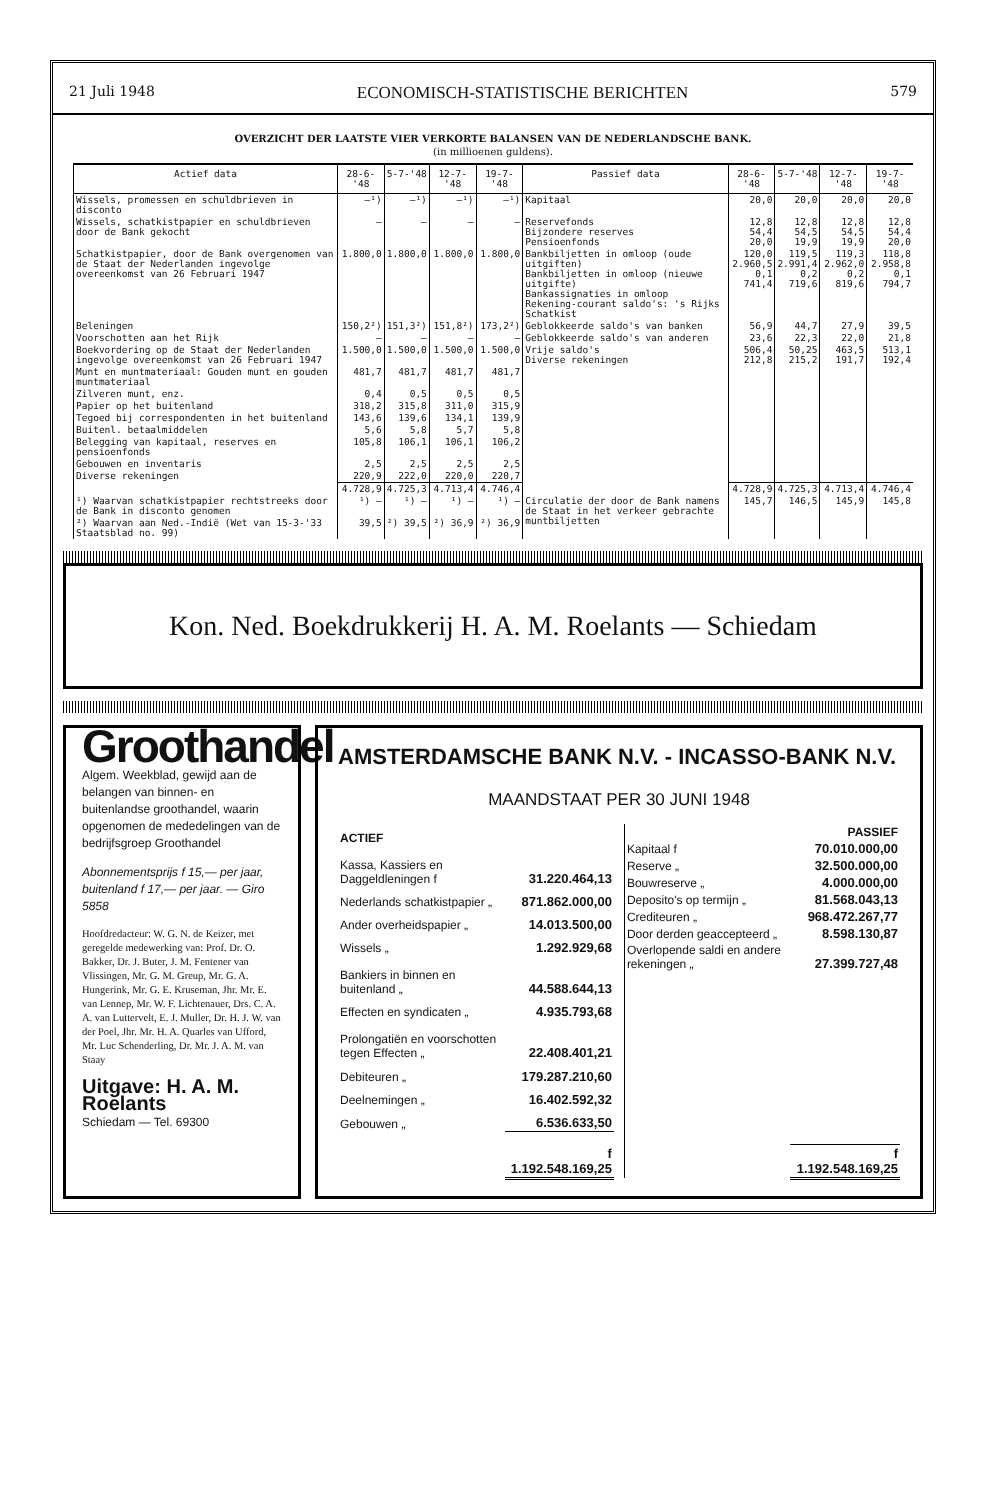21 Juli 1948 ECONOMISCH-STATISTISCHE BERICHTEN 579
OVERZICHT DER LAATSTE VIER VERKORTE BALANSEN VAN DE NEDERLANDSCHE BANK.
(in millioenen guldens).
| Actief data | 28-6-'48 | 5-7-'48 | 12-7-'48 | 19-7-'48 | Passief data | 28-6-'48 | 5-7-'48 | 12-7-'48 | 19-7-'48 |
| --- | --- | --- | --- | --- | --- | --- | --- | --- | --- |
| Wissels, promessen en schuldbrieven in disconto | —¹) | —¹) | —¹) | —¹) | Kapitaal | 20,0 | 20,0 | 20,0 | 20,0 |
| Wissels, schatkistpapier en schuldbrieven door de Bank gekocht | — | — | — | — | Reservefonds Bijzondere reserves Pensioenfonds | 12,8 54,4 20,0 | 12,8 54,5 19,9 | 12,8 54,5 19,9 | 12,8 54,4 20,0 |
| Schatkistpapier, door de Bank overgenomen van de Staat der Nederlanden ingevolge overeenkomst van 26 Februari 1947 | 1.800,0 | 1.800,0 | 1.800,0 | 1.800,0 | Bankbiljetten in omloop (oude uitgiften) Bankbiljetten in omloop (nieuwe uitgifte) Bankassignaties in omloop Rekening-courant saldo's: 's Rijks Schatkist | 120,0 2.960,5 0,1 741,4 | 119,5 2.991,4 0,2 719,6 | 119,3 2.962,0 0,2 819,6 | 118,8 2.958,8 0,1 794,7 |
| Beleningen | 150,2²) | 151,3²) | 151,8²) | 173,2²) | Geblokkeerde saldo's van banken | 56,9 | 44,7 | 27,9 | 39,5 |
| Voorschotten aan het Rijk | — | — | — | — | Geblokkeerde saldo's van anderen | 23,6 | 22,3 | 22,0 | 21,8 |
| Boekvordering op de Staat der Nederlanden ingevolge overeenkomst van 26 Februari 1947 | 1.500,0 | 1.500,0 | 1.500,0 | 1.500,0 | Vrije saldo's Diverse rekeningen | 506,4 212,8 | 50,25 215,2 | 463,5 191,7 | 513,1 192,4 |
| Munt en muntmateriaal: Gouden munt en gouden muntmateriaal | 481,7 | 481,7 | 481,7 | 481,7 | | | | | |
| Zilveren munt, enz. | 0,4 | 0,5 | 0,5 | 0,5 | | | | | |
| Papier op het buitenland | 318,2 | 315,8 | 311,0 | 315,9 | | | | | |
| Tegoed bij correspondenten in het buitenland | 143,6 | 139,6 | 134,1 | 139,9 | | | | | |
| Buitenl. betaalmiddelen | 5,6 | 5,8 | 5,7 | 5,8 | | | | | |
| Belegging van kapitaal, reserves en pensioenfonds | 105,8 | 106,1 | 106,1 | 106,2 | | | | | |
| Gebouwen en inventaris | 2,5 | 2,5 | 2,5 | 2,5 | | | | | |
| Diverse rekeningen | 220,9 | 222,0 | 220,0 | 220,7 | | | | | |
| | 4.728,9 | 4.725,3 | 4.713,4 | 4.746,4 | | 4.728,9 | 4.725,3 | 4.713,4 | 4.746,4 |
| ¹) Waarvan schatkistpapier rechtstreeks door de Bank in disconto genomen | ¹) — | ¹) — | ¹) — | ¹) — | Circulatie der door de Bank namens de Staat in het verkeer gebrachte muntbiljetten | 145,7 | 146,5 | 145,9 | 145,8 |
| ²) Waarvan aan Ned.-Indië (Wet van 15-3-'33 Staatsblad no. 99) | 39,5 | ²) 39,5 | ²) 36,9 | ²) 36,9 | | | | | |
Kon. Ned. Boekdrukkerij H. A. M. Roelants — Schiedam
Groothandel
Algem. Weekblad, gewijd aan de belangen van binnen- en buitenlandse groothandel, waarin opgenomen de mededelingen van de bedrijfsgroep Groothandel
Abonnementsprijs f 15,— per jaar, buitenland f 17,— per jaar. — Giro 5858
Hoofdredacteur: W. G. N. de Keizer, met geregelde medewerking van: Prof. Dr. O. Bakker, Dr. J. Buter, J. M. Fentener van Vlissingen, Mr. G. M. Greup, Mr. G. A. Hungerink, Mr. G. E. Kruseman, Jhr. Mr. E. van Lennep, Mr. W. F. Lichtenauer, Drs. C. A. A. van Luttervelt, E. J. Muller, Dr. H. J. W. van der Poel, Jhr. Mr. H. A. Quarles van Ufford, Mr. Luc Schenderling, Dr. Mr. J. A. M. van Staay
Uitgave: H. A. M. Roelants
Schiedam — Tel. 69300
AMSTERDAMSCHE BANK N.V. - INCASSO-BANK N.V.
MAANDSTAAT PER 30 JUNI 1948
| ACTIEF | |
| Kassa, Kassiers en Daggeldleningen f | 31.220.464,13 |
| Nederlands schatkistpapier „ | 871.862.000,00 |
| Ander overheidspapier „ | 14.013.500,00 |
| Wissels „ | 1.292.929,68 |
| Bankiers in binnen en buitenland „ | 44.588.644,13 |
| Effecten en syndicaten „ | 4.935.793,68 |
| Prolongatiën en voorschotten tegen Effecten „ | 22.408.401,21 |
| Debiteuren „ | 179.287.210,60 |
| Deelnemingen „ | 16.402.592,32 |
| Gebouwen „ | 6.536.633,50 |
| | f 1.192.548.169,25 |
| PASSIEF | |
| Kapitaal f | 70.010.000,00 |
| Reserve „ | 32.500.000,00 |
| Bouwreserve „ | 4.000.000,00 |
| Deposito's op termijn „ | 81.568.043,13 |
| Crediteuren „ | 968.472.267,77 |
| Door derden geaccepteerd „ | 8.598.130,87 |
| Overlopende saldi en andere rekeningen „ | 27.399.727,48 |
| | f 1.192.548.169,25 |